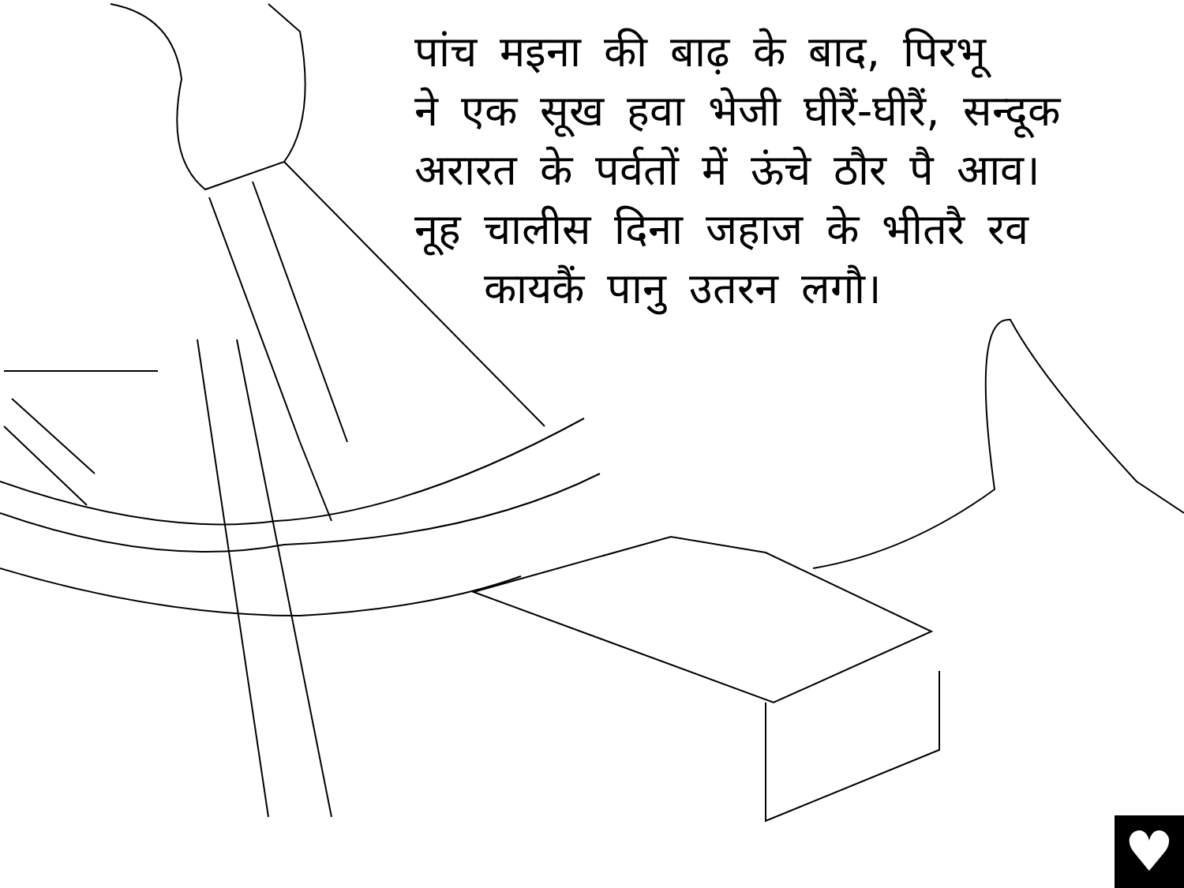पांच मइना की बाढ़ के बाद, पिरभू
ने एक सूख हवा भेजी घीरैं-घीरैं, सन्दूक
अरारत के पर्वतों में ऊंचे ठौर पै आव।
नूह चालीस दिना जहाज के भीतरै रव
कायकैं पानु उतरन लगौ।
♥